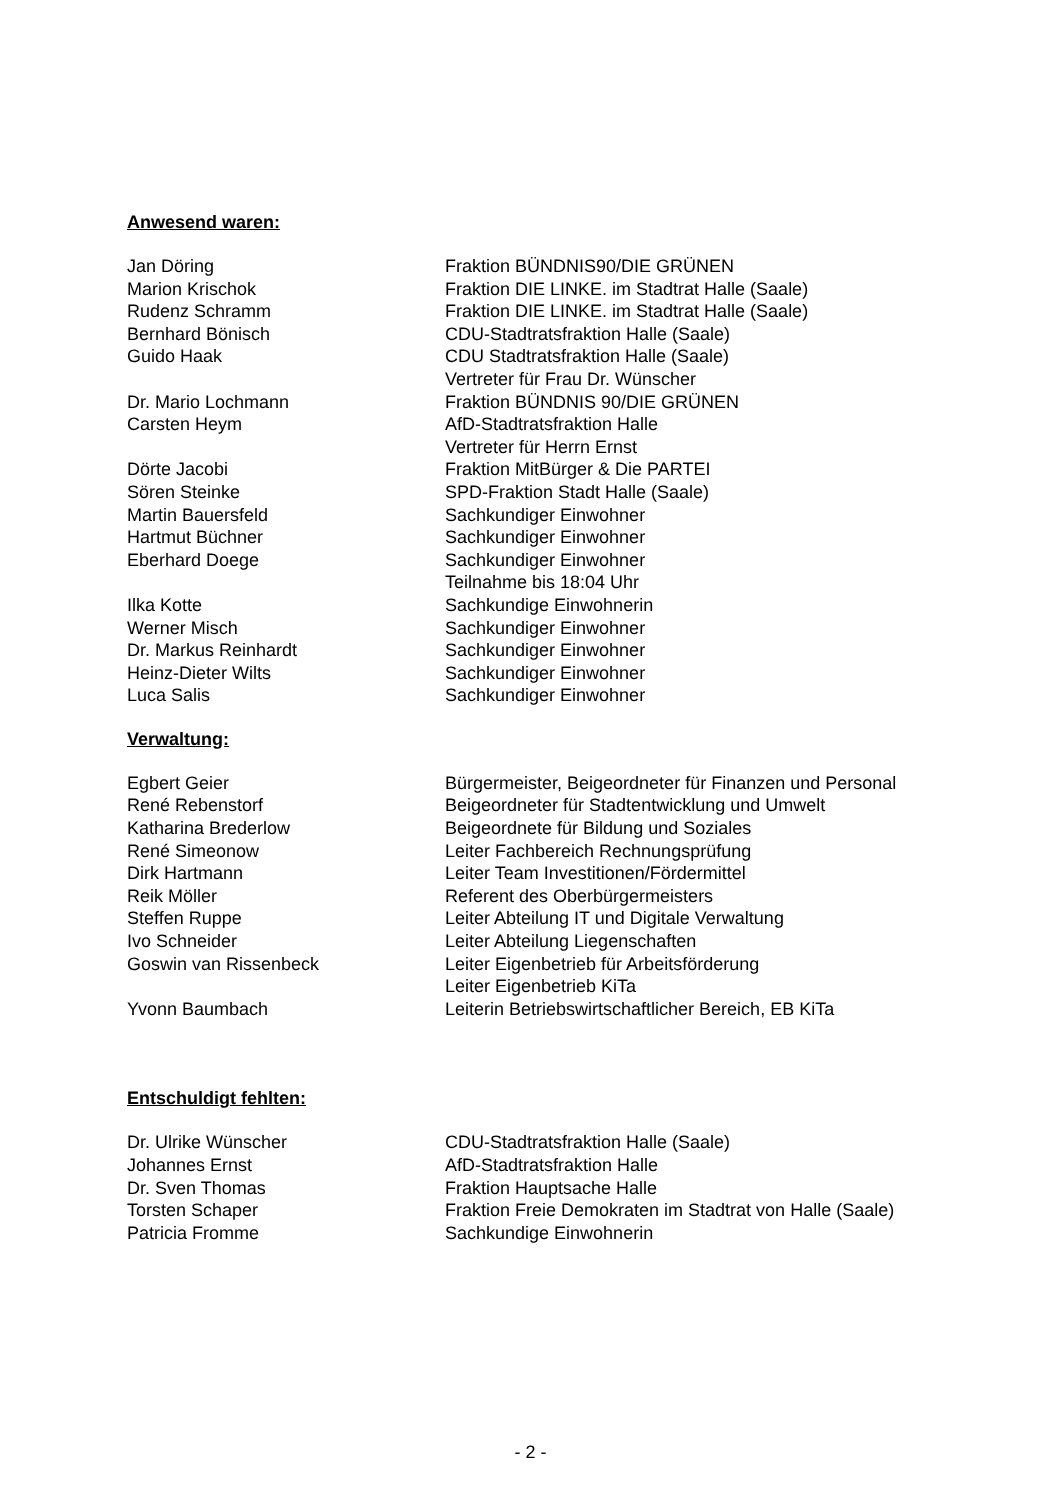Anwesend waren:
| Jan Döring | Fraktion BÜNDNIS90/DIE GRÜNEN |
| Marion Krischok | Fraktion DIE LINKE. im Stadtrat Halle (Saale) |
| Rudenz Schramm | Fraktion DIE LINKE. im Stadtrat Halle (Saale) |
| Bernhard Bönisch | CDU-Stadtratsfraktion Halle (Saale) |
| Guido Haak | CDU Stadtratsfraktion Halle (Saale) Vertreter für Frau Dr. Wünscher |
| Dr. Mario Lochmann | Fraktion BÜNDNIS 90/DIE GRÜNEN |
| Carsten Heym | AfD-Stadtratsfraktion Halle Vertreter für Herrn Ernst |
| Dörte Jacobi | Fraktion MitBürger & Die PARTEI |
| Sören Steinke | SPD-Fraktion Stadt Halle (Saale) |
| Martin Bauersfeld | Sachkundiger Einwohner |
| Hartmut Büchner | Sachkundiger Einwohner |
| Eberhard Doege | Sachkundiger Einwohner Teilnahme bis 18:04 Uhr |
| Ilka Kotte | Sachkundige Einwohnerin |
| Werner Misch | Sachkundiger Einwohner |
| Dr. Markus Reinhardt | Sachkundiger Einwohner |
| Heinz-Dieter Wilts | Sachkundiger Einwohner |
| Luca Salis | Sachkundiger Einwohner |
Verwaltung:
| Egbert Geier | Bürgermeister, Beigeordneter für Finanzen und Personal |
| René Rebenstorf | Beigeordneter für Stadtentwicklung und Umwelt |
| Katharina Brederlow | Beigeordnete für Bildung und Soziales |
| René Simeonow | Leiter Fachbereich Rechnungsprüfung |
| Dirk Hartmann | Leiter Team Investitionen/Fördermittel |
| Reik Möller | Referent des Oberbürgermeisters |
| Steffen Ruppe | Leiter Abteilung IT und Digitale Verwaltung |
| Ivo Schneider | Leiter Abteilung Liegenschaften |
| Goswin van Rissenbeck | Leiter Eigenbetrieb für Arbeitsförderung Leiter Eigenbetrieb KiTa |
| Yvonn Baumbach | Leiterin Betriebswirtschaftlicher Bereich, EB KiTa |
Entschuldigt fehlten:
| Dr. Ulrike Wünscher | CDU-Stadtratsfraktion Halle (Saale) |
| Johannes Ernst | AfD-Stadtratsfraktion Halle |
| Dr. Sven Thomas | Fraktion Hauptsache Halle |
| Torsten Schaper | Fraktion Freie Demokraten im Stadtrat von Halle (Saale) |
| Patricia Fromme | Sachkundige Einwohnerin |
- 2 -